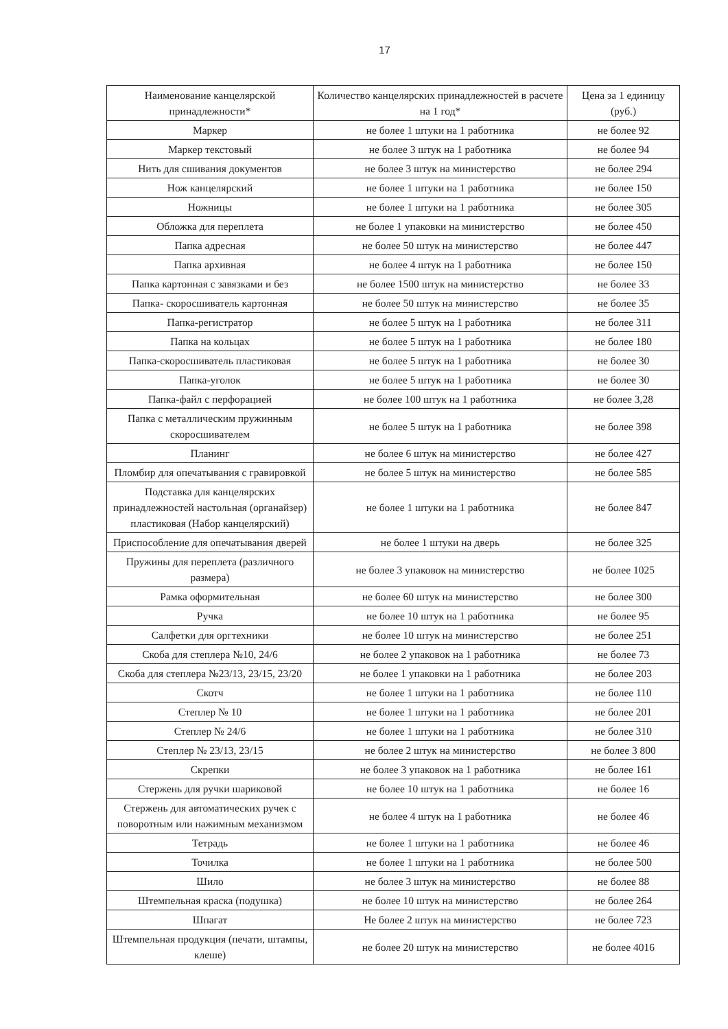17
| Наименование канцелярской принадлежности* | Количество канцелярских принадлежностей в расчете на 1 год* | Цена за 1 единицу (руб.) |
| --- | --- | --- |
| Маркер | не более 1 штуки на 1 работника | не более 92 |
| Маркер текстовый | не более 3 штук на 1 работника | не более 94 |
| Нить для сшивания документов | не более 3 штук на министерство | не более 294 |
| Нож канцелярский | не более 1 штуки на 1 работника | не более 150 |
| Ножницы | не более 1 штуки на 1 работника | не более 305 |
| Обложка для переплета | не более 1 упаковки на министерство | не более 450 |
| Папка адресная | не более 50 штук на министерство | не более 447 |
| Папка архивная | не более 4 штук на 1 работника | не более 150 |
| Папка картонная с завязками и без | не более 1500 штук на министерство | не более 33 |
| Папка- скоросшиватель картонная | не более 50 штук на министерство | не более 35 |
| Папка-регистратор | не более 5 штук на 1 работника | не более 311 |
| Папка на кольцах | не более 5 штук на 1 работника | не более 180 |
| Папка-скоросшиватель пластиковая | не более 5 штук на 1 работника | не более 30 |
| Папка-уголок | не более 5 штук на 1 работника | не более 30 |
| Папка-файл с перфорацией | не более 100 штук на 1 работника | не более 3,28 |
| Папка с металлическим пружинным скоросшивателем | не более 5 штук на 1 работника | не более 398 |
| Планинг | не более 6 штук на министерство | не более 427 |
| Пломбир для опечатывания с гравировкой | не более 5 штук на министерство | не более 585 |
| Подставка для канцелярских принадлежностей настольная (органайзер) пластиковая (Набор канцелярский) | не более 1 штуки на 1 работника | не более 847 |
| Приспособление для опечатывания дверей | не более 1 штуки на дверь | не более 325 |
| Пружины для переплета (различного размера) | не более 3 упаковок на министерство | не более 1025 |
| Рамка оформительная | не более 60 штук на министерство | не более 300 |
| Ручка | не более 10 штук на 1 работника | не более 95 |
| Салфетки для оргтехники | не более 10 штук на министерство | не более 251 |
| Скоба для степлера №10, 24/6 | не более 2 упаковок на 1 работника | не более 73 |
| Скоба для степлера №23/13, 23/15, 23/20 | не более 1 упаковки на 1 работника | не более 203 |
| Скотч | не более 1 штуки на 1 работника | не более 110 |
| Степлер № 10 | не более 1 штуки на 1 работника | не более 201 |
| Степлер № 24/6 | не более 1 штуки на 1 работника | не более 310 |
| Степлер № 23/13, 23/15 | не более 2 штук на министерство | не более 3 800 |
| Скрепки | не более 3 упаковок на 1 работника | не более 161 |
| Стержень для ручки шариковой | не более 10 штук на 1 работника | не более 16 |
| Стержень для автоматических ручек с поворотным или нажимным механизмом | не более 4 штук на 1 работника | не более 46 |
| Тетрадь | не более 1 штуки на 1 работника | не более 46 |
| Точилка | не более 1 штуки на 1 работника | не более 500 |
| Шило | не более 3 штук на министерство | не более 88 |
| Штемпельная краска (подушка) | не более 10 штук на министерство | не более 264 |
| Шпагат | Не более 2 штук на министерство | не более 723 |
| Штемпельная продукция (печати, штампы, клеше) | не более 20 штук на министерство | не более 4016 |